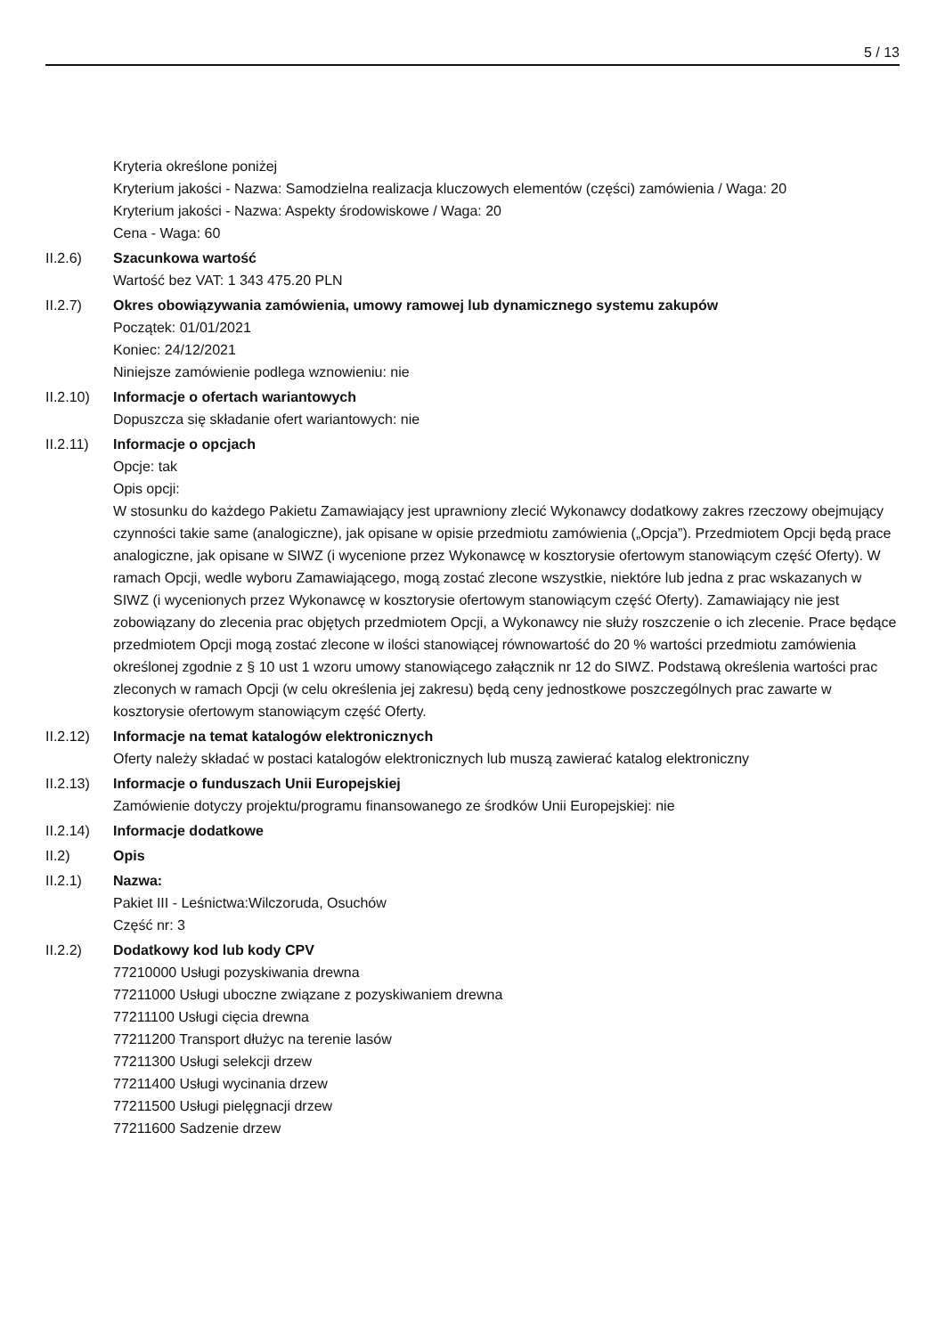5 / 13
Kryteria określone poniżej
Kryterium jakości - Nazwa: Samodzielna realizacja kluczowych elementów (części) zamówienia / Waga: 20
Kryterium jakości - Nazwa: Aspekty środowiskowe / Waga: 20
Cena - Waga: 60
II.2.6) Szacunkowa wartość
Wartość bez VAT: 1 343 475.20 PLN
II.2.7) Okres obowiązywania zamówienia, umowy ramowej lub dynamicznego systemu zakupów
Początek: 01/01/2021
Koniec: 24/12/2021
Niniejsze zamówienie podlega wznowieniu: nie
II.2.10)
Informacje o ofertach wariantowych
Dopuszcza się składanie ofert wariantowych: nie
II.2.11)
Informacje o opcjach
Opcje: tak
Opis opcji:
W stosunku do każdego Pakietu Zamawiający jest uprawniony zlecić Wykonawcy dodatkowy zakres rzeczowy obejmujący czynności takie same (analogiczne), jak opisane w opisie przedmiotu zamówienia („Opcja”). Przedmiotem Opcji będą prace analogiczne, jak opisane w SIWZ (i wycenione przez Wykonawcę w kosztorysie ofertowym stanowiącym część Oferty). W ramach Opcji, wedle wyboru Zamawiającego, mogą zostać zlecone wszystkie, niektóre lub jedna z prac wskazanych w SIWZ (i wycenionych przez Wykonawcę w kosztorysie ofertowym stanowiącym część Oferty). Zamawiający nie jest zobowiązany do zlecenia prac objętych przedmiotem Opcji, a Wykonawcy nie służy roszczenie o ich zlecenie. Prace będące przedmiotem Opcji mogą zostać zlecone w ilości stanowiącej równowartość do 20 % wartości przedmiotu zamówienia określonej zgodnie z § 10 ust 1 wzoru umowy stanowiącego załącznik nr 12 do SIWZ. Podstawą określenia wartości prac zleconych w ramach Opcji (w celu określenia jej zakresu) będą ceny jednostkowe poszczególnych prac zawarte w kosztorysie ofertowym stanowiącym część Oferty.
II.2.12)
Informacje na temat katalogów elektronicznych
Oferty należy składać w postaci katalogów elektronicznych lub muszą zawierać katalog elektroniczny
II.2.13)
Informacje o funduszach Unii Europejskiej
Zamówienie dotyczy projektu/programu finansowanego ze środków Unii Europejskiej: nie
II.2.14)
Informacje dodatkowe
II.2) Opis
II.2.1) Nazwa:
Pakiet III - Leśnictwa:Wilczoruda, Osuchów
Część nr: 3
II.2.2) Dodatkowy kod lub kody CPV
77210000 Usługi pozyskiwania drewna
77211000 Usługi uboczne związane z pozyskiwaniem drewna
77211100 Usługi cięcia drewna
77211200 Transport dłużyc na terenie lasów
77211300 Usługi selekcji drzew
77211400 Usługi wycinania drzew
77211500 Usługi pielęgnacji drzew
77211600 Sadzenie drzew